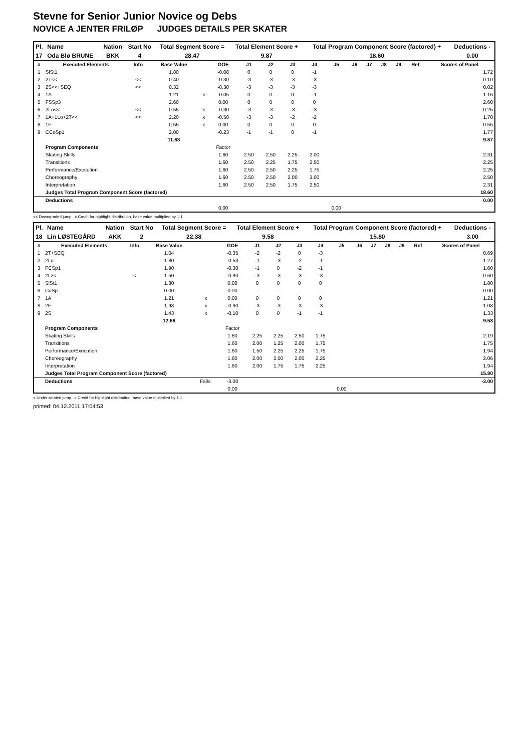Stevne for Senior Junior Novice og Debs
NOVICE A JENTER FRILØP JUDGES DETAILS PER SKATER
| Pl. | Name | Nation | Start No | Total Segment Score = | Total Element Score + | Total Program Component Score (factored) + | Deductions - |
| --- | --- | --- | --- | --- | --- | --- | --- |
| 17 | Oda Blø BRUNE | BKK | 4 | 28.47 | 9.87 | 18.60 | 0.00 |
| # | Executed Elements | Info | Base Value | | GOE | J1 | J2 | J3 | J4 | J5 | J6 | J7 | J8 | J9 | Ref | Scores of Panel |
| --- | --- | --- | --- | --- | --- | --- | --- | --- | --- | --- | --- | --- | --- | --- | --- | --- |
| 1 | SlSt1 | | 1.80 | | -0.08 | 0 | 0 | 0 | -1 | | | | | | | 1.72 |
| 2 | 2T<< | << | 0.40 | | -0.30 | -3 | -3 | -3 | -3 | | | | | | | 0.10 |
| 3 | 2S<<+SEQ | << | 0.32 | | -0.30 | -3 | -3 | -3 | -3 | | | | | | | 0.02 |
| 4 | 1A | | 1.21 | x | -0.05 | 0 | 0 | 0 | -1 | | | | | | | 1.16 |
| 5 | FSSp3 | | 2.60 | | 0.00 | 0 | 0 | 0 | 0 | | | | | | | 2.60 |
| 6 | 2Lo<< | << | 0.55 | x | -0.30 | -3 | -3 | -3 | -3 | | | | | | | 0.25 |
| 7 | 1A+1Lo+2T<< | << | 2.20 | x | -0.50 | -3 | -3 | -2 | -2 | | | | | | | 1.70 |
| 8 | 1F | | 0.55 | x | 0.00 | 0 | 0 | 0 | 0 | | | | | | | 0.55 |
| 9 | CCoSp1 | | 2.00 | | -0.23 | -1 | -1 | 0 | -1 | | | | | | | 1.77 |
| | | | 11.63 | | | | | | | | | | | | | 9.87 |
| | Program Components | | | | Factor | | | | | | | | | | | |
| | Skating Skills | | | | 1.60 | 2.50 | 2.50 | 2.25 | 2.00 | | | | | | | 2.31 |
| | Transitions | | | | 1.60 | 2.50 | 2.25 | 1.75 | 2.50 | | | | | | | 2.25 |
| | Performance/Execution | | | | 1.60 | 2.50 | 2.50 | 2.25 | 1.75 | | | | | | | 2.25 |
| | Choreography | | | | 1.60 | 2.50 | 2.50 | 2.00 | 3.00 | | | | | | | 2.50 |
| | Interpretation | | | | 1.60 | 2.50 | 2.50 | 1.75 | 2.50 | | | | | | | 2.31 |
| | Judges Total Program Component Score (factored) | | | | | | | | | | | | | | | 18.60 |
| | Deductions | | | | | | | | | | | | | | | 0.00 |
| | | | | | 0,00 | | | | | 0,00 | | | | | | |
<< Downgraded jump x Credit for highlight distribution, base value multiplied by 1.1
| Pl. | Name | Nation | Start No | Total Segment Score = | Total Element Score + | Total Program Component Score (factored) + | Deductions - |
| --- | --- | --- | --- | --- | --- | --- | --- |
| 18 | Lin LØSTEGÅRD | AKK | 2 | 22.38 | 9.58 | 15.80 | 3.00 |
| # | Executed Elements | Info | Base Value | | GOE | J1 | J2 | J3 | J4 | J5 | J6 | J7 | J8 | J9 | Ref | Scores of Panel |
| --- | --- | --- | --- | --- | --- | --- | --- | --- | --- | --- | --- | --- | --- | --- | --- | --- |
| 1 | 2T+SEQ | | 1.04 | | -0.35 | -2 | -2 | 0 | -3 | | | | | | | 0.69 |
| 2 | 2Lo | | 1.80 | | -0.53 | -1 | -3 | -2 | -1 | | | | | | | 1.27 |
| 3 | FCSp1 | | 1.90 | | -0.30 | -1 | 0 | -2 | -1 | | | | | | | 1.60 |
| 4 | 2Lz< | < | 1.50 | | -0.90 | -3 | -3 | -3 | -3 | | | | | | | 0.60 |
| 5 | SlSt1 | | 1.80 | | 0.00 | 0 | 0 | 0 | 0 | | | | | | | 1.80 |
| 6 | CoSp | | 0.00 | | 0.00 | - | - | - | - | | | | | | | 0.00 |
| 7 | 1A | | 1.21 | x | 0.00 | 0 | 0 | 0 | 0 | | | | | | | 1.21 |
| 8 | 2F | | 1.98 | x | -0.90 | -3 | -3 | -3 | -3 | | | | | | | 1.08 |
| 9 | 2S | | 1.43 | x | -0.10 | 0 | 0 | -1 | -1 | | | | | | | 1.33 |
| | | | 12.66 | | | | | | | | | | | | | 9.58 |
| | Program Components | | | | Factor | | | | | | | | | | | |
| | Skating Skills | | | | 1.60 | 2.25 | 2.25 | 2.50 | 1.75 | | | | | | | 2.19 |
| | Transitions | | | | 1.60 | 2.00 | 1.25 | 2.00 | 1.75 | | | | | | | 1.75 |
| | Performance/Execution | | | | 1.60 | 1.50 | 2.25 | 2.25 | 1.75 | | | | | | | 1.94 |
| | Choreography | | | | 1.60 | 2.00 | 2.00 | 2.00 | 2.25 | | | | | | | 2.06 |
| | Interpretation | | | | 1.60 | 2.00 | 1.75 | 1.75 | 2.25 | | | | | | | 1.94 |
| | Judges Total Program Component Score (factored) | | | | | | | | | | | | | | | 15.80 |
| | Deductions | | | Falls: | -3.00 | | | | | | | | | | | -3.00 |
| | | | | | 0,00 | | | | | 0,00 | | | | | | |
< Under-rotated jump x Credit for highlight distribution, base value multiplied by 1.1
printed: 04.12.2011 17:04:53